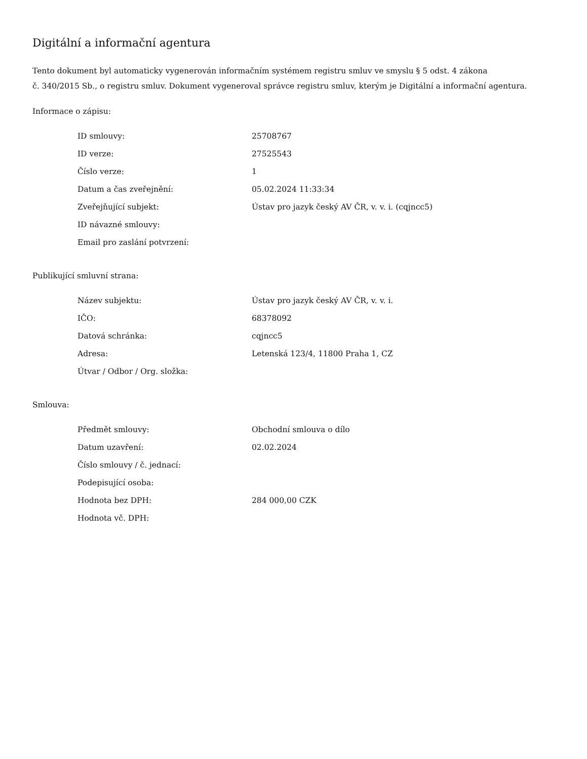Digitální a informační agentura
Tento dokument byl automaticky vygenerován informačním systémem registru smluv ve smyslu § 5 odst. 4 zákona
č. 340/2015 Sb., o registru smluv. Dokument vygeneroval správce registru smluv, kterým je Digitální a informační agentura.
Informace o zápisu:
| ID smlouvy: | 25708767 |
| ID verze: | 27525543 |
| Číslo verze: | 1 |
| Datum a čas zveřejnění: | 05.02.2024 11:33:34 |
| Zveřejňující subjekt: | Ústav pro jazyk český AV ČR, v. v. i. (cqjncc5) |
| ID návazné smlouvy: | |
| Email pro zaslání potvrzení: | |
Publikující smluvní strana:
| Název subjektu: | Ústav pro jazyk český AV ČR, v. v. i. |
| IČO: | 68378092 |
| Datová schránka: | cqjncc5 |
| Adresa: | Letenská 123/4, 11800 Praha 1, CZ |
| Útvar / Odbor / Org. složka: | |
Smlouva:
| Předmět smlouvy: | Obchodní smlouva o dílo |
| Datum uzavření: | 02.02.2024 |
| Číslo smlouvy / č. jednací: | |
| Podepisující osoba: | |
| Hodnota bez DPH: | 284 000,00 CZK |
| Hodnota vč. DPH: | |